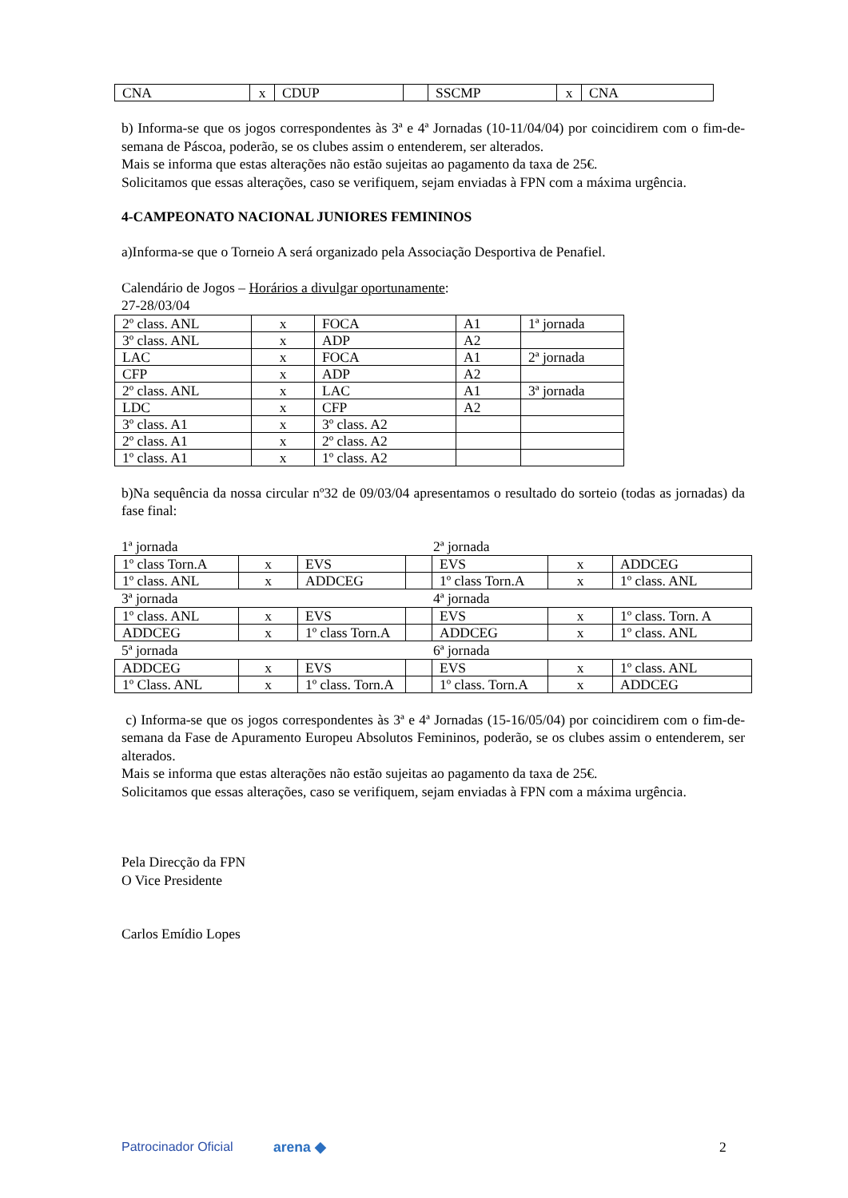| CNA | x | CDUP | | SSCMP | x | CNA |
b) Informa-se que os jogos correspondentes às 3ª e 4ª Jornadas (10-11/04/04) por coincidirem com o fim-de-semana de Páscoa, poderão, se os clubes assim o entenderem, ser alterados.
Mais se informa que estas alterações não estão sujeitas ao pagamento da taxa de 25€.
Solicitamos que essas alterações, caso se verifiquem, sejam enviadas à FPN com a máxima urgência.
4-CAMPEONATO NACIONAL JUNIORES FEMININOS
a)Informa-se que o Torneio A será organizado pela Associação Desportiva de Penafiel.
Calendário de Jogos – Horários a divulgar oportunamente:
27-28/03/04
| 2º class. ANL | x | FOCA | A1 | 1ª jornada |
| 3º class. ANL | x | ADP | A2 | |
| LAC | x | FOCA | A1 | 2ª jornada |
| CFP | x | ADP | A2 | |
| 2º class. ANL | x | LAC | A1 | 3ª jornada |
| LDC | x | CFP | A2 | |
| 3º class. A1 | x | 3º class. A2 | | |
| 2º class. A1 | x | 2º class. A2 | | |
| 1º class. A1 | x | 1º class. A2 | | |
b)Na sequência da nossa circular nº32 de 09/03/04 apresentamos o resultado do sorteio (todas as jornadas) da fase final:
1ª jornada 2ª jornada
| 1º class Torn.A | x | EVS | | EVS | x | ADDCEG |
| 1º class. ANL | x | ADDCEG | | 1º class Torn.A | x | 1º class. ANL |
3ª jornada 4ª jornada
| 1º class. ANL | x | EVS | | EVS | x | 1º class. Torn. A |
| ADDCEG | x | 1º class Torn.A | | ADDCEG | x | 1º class. ANL |
5ª jornada 6ª jornada
| ADDCEG | x | EVS | | EVS | x | 1º class. ANL |
| 1º Class. ANL | x | 1º class. Torn.A | | 1º class. Torn.A | x | ADDCEG |
c) Informa-se que os jogos correspondentes às 3ª e 4ª Jornadas (15-16/05/04) por coincidirem com o fim-de-semana da Fase de Apuramento Europeu Absolutos Femininos, poderão, se os clubes assim o entenderem, ser alterados.
Mais se informa que estas alterações não estão sujeitas ao pagamento da taxa de 25€.
Solicitamos que essas alterações, caso se verifiquem, sejam enviadas à FPN com a máxima urgência.
Pela Direcção da FPN
O Vice Presidente
Carlos Emídio Lopes
Patrocinador Oficial arena ◆ 2